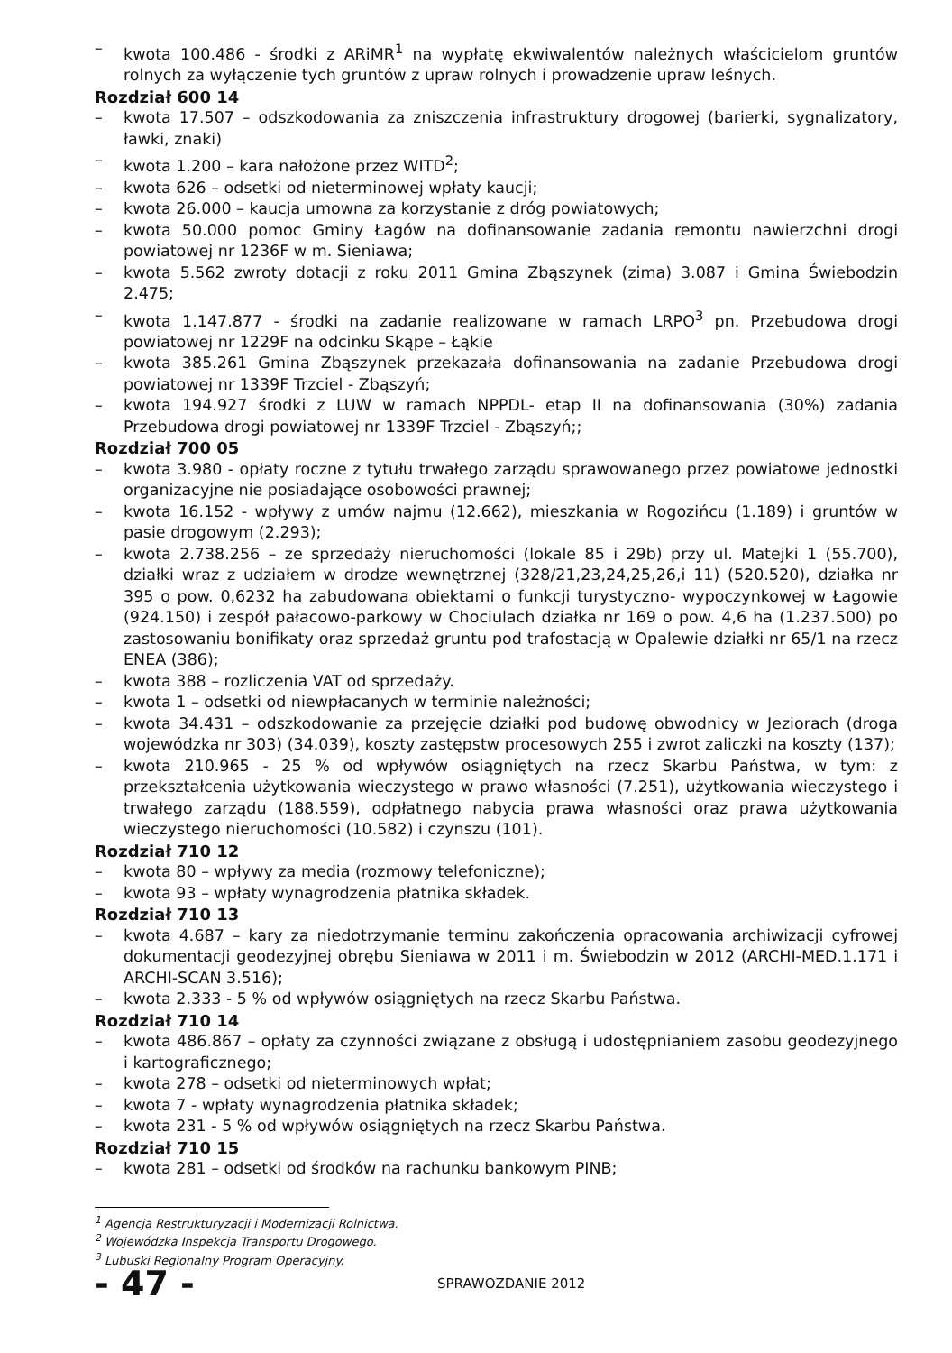– kwota 100.486 - środki z ARiMR<sup>1</sup> na wypłatę ekwiwalentów należnych właścicielom gruntów rolnych za wyłączenie tych gruntów z upraw rolnych i prowadzenie upraw leśnych.
Rozdział 600 14
– kwota 17.507 – odszkodowania za zniszczenia infrastruktury drogowej (barierki, sygnalizatory, ławki, znaki)
– kwota 1.200 – kara nałożone przez WITD<sup>2</sup>;
– kwota 626 – odsetki od nieterminowej wpłaty kaucji;
– kwota 26.000 – kaucja umowna za korzystanie z dróg powiatowych;
– kwota 50.000 pomoc Gminy Łagów na dofinansowanie zadania remontu nawierzchni drogi powiatowej nr 1236F w m. Sieniawa;
– kwota 5.562 zwroty dotacji z roku 2011 Gmina Zbąszynek (zima) 3.087 i Gmina Świebodzin 2.475;
– kwota 1.147.877 - środki na zadanie realizowane w ramach LRPO<sup>3</sup> pn. Przebudowa drogi powiatowej nr 1229F na odcinku Skąpe – Łąkie
– kwota 385.261 Gmina Zbąszynek przekazała dofinansowania na zadanie Przebudowa drogi powiatowej nr 1339F Trzciel - Zbąszyń;
– kwota 194.927 środki z LUW w ramach NPPDL- etap II na dofinansowania (30%) zadania Przebudowa drogi powiatowej nr 1339F Trzciel - Zbąszyń;;
Rozdział 700 05
– kwota 3.980 - opłaty roczne z tytułu trwałego zarządu sprawowanego przez powiatowe jednostki organizacyjne nie posiadające osobowości prawnej;
– kwota 16.152 - wpływy z umów najmu (12.662), mieszkania w Rogozińcu (1.189) i gruntów w pasie drogowym (2.293);
– kwota 2.738.256 – ze sprzedaży nieruchomości (lokale 85 i 29b) przy ul. Matejki 1 (55.700), działki wraz z udziałem w drodze wewnętrznej (328/21,23,24,25,26,i 11) (520.520), działka nr 395 o pow. 0,6232 ha zabudowana obiektami o funkcji turystyczno- wypoczynkowej w Łagowie (924.150) i zespół pałacowo-parkowy w Chociulach działka nr 169 o pow. 4,6 ha (1.237.500) po zastosowaniu bonifikaty oraz sprzedaż gruntu pod trafostacją w Opalewie działki nr 65/1 na rzecz ENEA (386);
– kwota 388 – rozliczenia VAT od sprzedaży.
– kwota 1 – odsetki od niewpłacanych w terminie należności;
– kwota 34.431 – odszkodowanie za przejęcie działki pod budowę obwodnicy w Jeziorach (droga wojewódzka nr 303) (34.039), koszty zastępstw procesowych 255 i zwrot zaliczki na koszty (137);
– kwota 210.965 - 25 % od wpływów osiągniętych na rzecz Skarbu Państwa, w tym: z przekształcenia użytkowania wieczystego w prawo własności (7.251), użytkowania wieczystego i trwałego zarządu (188.559), odpłatnego nabycia prawa własności oraz prawa użytkowania wieczystego nieruchomości (10.582) i czynszu (101).
Rozdział 710 12
– kwota 80 – wpływy za media (rozmowy telefoniczne);
– kwota 93 – wpłaty wynagrodzenia płatnika składek.
Rozdział 710 13
– kwota 4.687 – kary za niedotrzymanie terminu zakończenia opracowania archiwizacji cyfrowej dokumentacji geodezyjnej obrębu Sieniawa w 2011 i m. Świebodzin w 2012 (ARCHI-MED.1.171 i ARCHI-SCAN 3.516);
– kwota 2.333 - 5 % od wpływów osiągniętych na rzecz Skarbu Państwa.
Rozdział 710 14
– kwota 486.867 – opłaty za czynności związane z obsługą i udostępnianiem zasobu geodezyjnego i kartograficznego;
– kwota 278 – odsetki od nieterminowych wpłat;
– kwota 7 - wpłaty wynagrodzenia płatnika składek;
– kwota 231 - 5 % od wpływów osiągniętych na rzecz Skarbu Państwa.
Rozdział 710 15
– kwota 281 – odsetki od środków na rachunku bankowym PINB;
<sup>1</sup> Agencja Restrukturyzacji i Modernizacji Rolnictwa.
<sup>2</sup> Wojewódzka Inspekcja Transportu Drogowego.
<sup>3</sup> Lubuski Regionalny Program Operacyjny.
- 47 -
SPRAWOZDANIE 2012